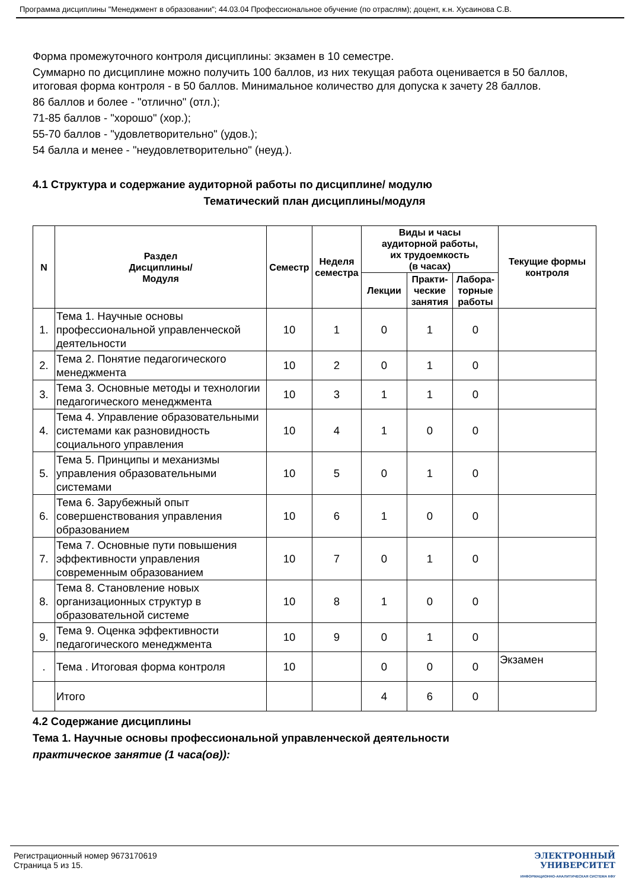Программа дисциплины "Менеджмент в образовании"; 44.03.04 Профессиональное обучение (по отраслям); доцент, к.н. Хусаинова С.В.
Форма промежуточного контроля дисциплины: экзамен в 10 семестре.
Суммарно по дисциплине можно получить 100 баллов, из них текущая работа оценивается в 50 баллов, итоговая форма контроля - в 50 баллов. Минимальное количество для допуска к зачету 28 баллов.
86 баллов и более - "отлично" (отл.);
71-85 баллов - "хорошо" (хор.);
55-70 баллов - "удовлетворительно" (удов.);
54 балла и менее - "неудовлетворительно" (неуд.).
4.1 Структура и содержание аудиторной работы по дисциплине/ модулю
Тематический план дисциплины/модуля
| N | Раздел Дисциплины/ Модуля | Семестр | Неделя семестра | Виды и часы аудиторной работы, их трудоемкость (в часах) | | | Текущие формы контроля |
| --- | --- | --- | --- | --- | --- | --- | --- |
| | | | | Лекции | Практи-ческие занятия | Лабора-торные работы | |
| 1. | Тема 1. Научные основы профессиональной управленческой деятельности | 10 | 1 | 0 | 1 | 0 | |
| 2. | Тема 2. Понятие педагогического менеджмента | 10 | 2 | 0 | 1 | 0 | |
| 3. | Тема 3. Основные методы и технологии педагогического менеджмента | 10 | 3 | 1 | 1 | 0 | |
| 4. | Тема 4. Управление образовательными системами как разновидность социального управления | 10 | 4 | 1 | 0 | 0 | |
| 5. | Тема 5. Принципы и механизмы управления образовательными системами | 10 | 5 | 0 | 1 | 0 | |
| 6. | Тема 6. Зарубежный опыт совершенствования управления образованием | 10 | 6 | 1 | 0 | 0 | |
| 7. | Тема 7. Основные пути повышения эффективности управления современным образованием | 10 | 7 | 0 | 1 | 0 | |
| 8. | Тема 8. Становление новых организационных структур в образовательной системе | 10 | 8 | 1 | 0 | 0 | |
| 9. | Тема 9. Оценка эффективности педагогического менеджмента | 10 | 9 | 0 | 1 | 0 | |
| . | Тема . Итоговая форма контроля | 10 | | 0 | 0 | 0 | Экзамен |
| | Итого | | | 4 | 6 | 0 | |
4.2 Содержание дисциплины
Тема 1. Научные основы профессиональной управленческой деятельности
практическое занятие (1 часа(ов)):
Регистрационный номер 9673170619
Страница 5 из 15.
ЭЛЕКТРОННЫЙ
УНИВЕРСИТЕТ
ИНФОРМАЦИОННО-АНАЛИТИЧЕСКАЯ СИСТЕМА КФУ